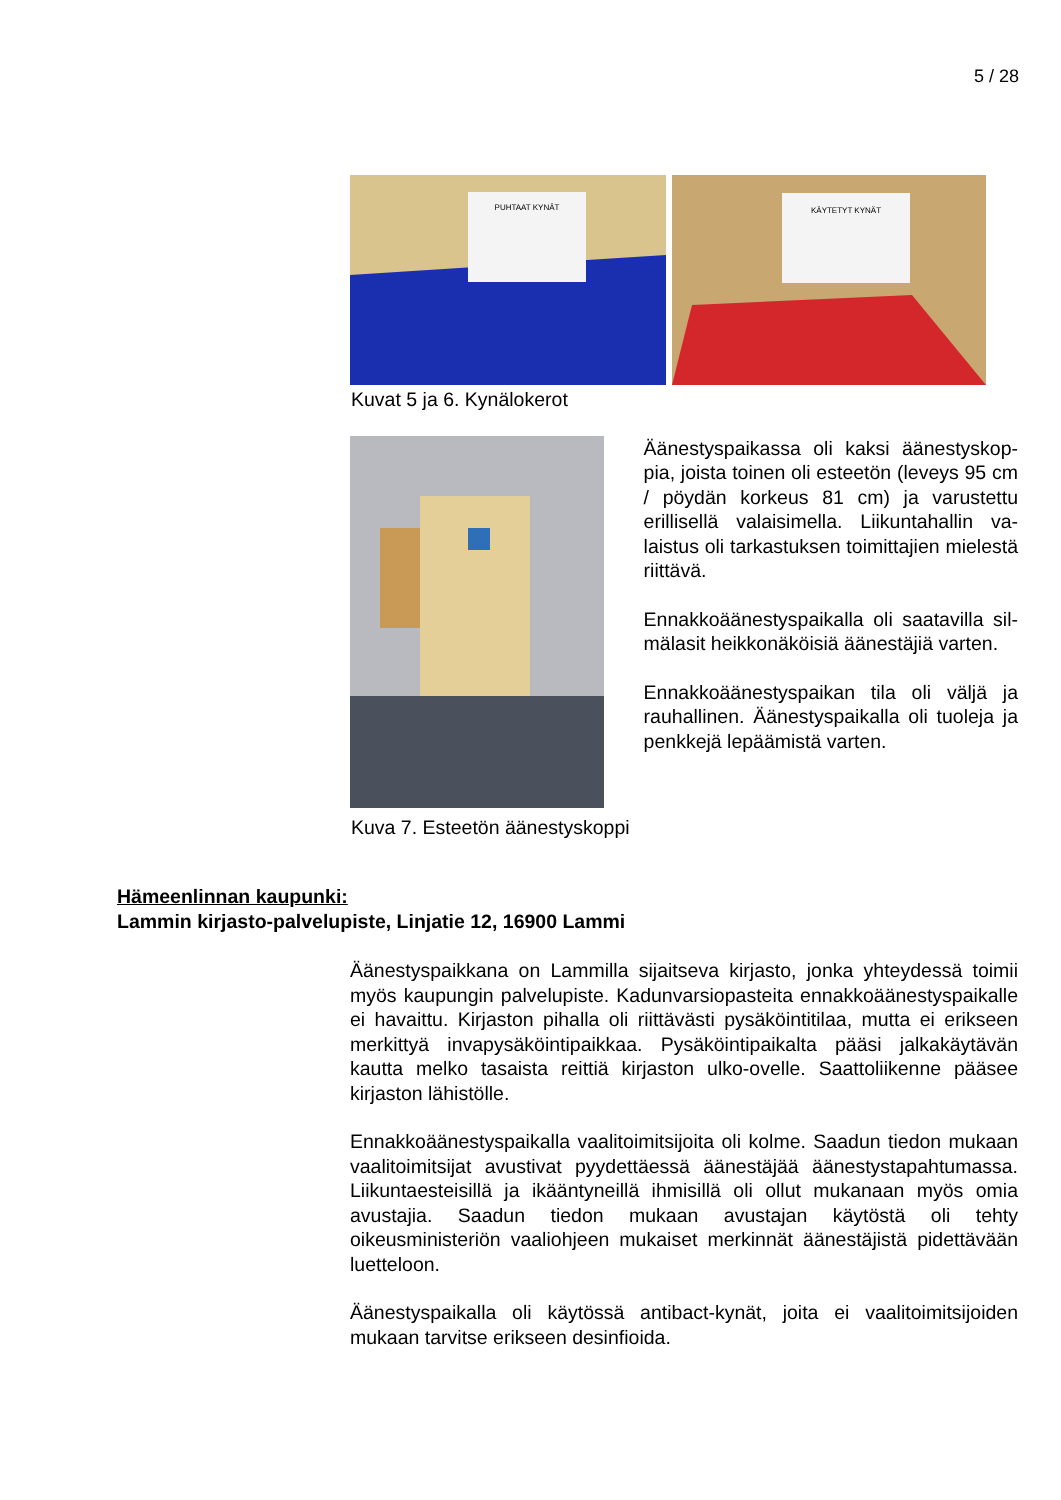5 / 28
PUHTAAT KYNÄT
KÄYTETYT KYNÄT
Kuvat 5 ja 6. Kynälokerot
Kuva 7. Esteetön äänestyskoppi Äänestyspaikassa oli kaksi äänestyskop­pia, joista toinen oli esteetön (leveys 95 cm / pöydän korkeus 81 cm) ja varustettu erillisellä valaisimella. Liikuntahallin va­laistus oli tarkastuksen toimittajien mie­lestä riittävä.
Ennakkoäänestyspaikalla oli saatavilla sil­mälasit heikkonäköisiä äänestäjiä varten.
Ennakkoäänestyspaikan tila oli väljä ja rauhallinen. Äänestyspaikalla oli tuoleja ja penkkejä lepäämistä varten.
Hämeenlinnan kaupunki:
Lammin kirjasto-palvelupiste, Linjatie 12, 16900 Lammi
Äänestyspaikkana on Lammilla sijaitseva kirjasto, jonka yhteydessä toimii myös kaupungin palvelupiste. Kadunvarsiopasteita ennakkoää­nestyspaikalle ei havaittu. Kirjaston pihalla oli riittävästi pysäköintitilaa, mutta ei erikseen merkittyä invapysäköintipaikkaa. Pysäköintipaikalta pääsi jalkakäytävän kautta melko tasaista reittiä kirjaston ulko-ovelle. Saattoliikenne pääsee kirjaston lähistölle.
Ennakkoäänestyspaikalla vaalitoimitsijoita oli kolme. Saadun tiedon mukaan vaalitoimitsijat avustivat pyydettäessä äänestäjää äänestysta­pahtumassa. Liikuntaesteisillä ja ikääntyneillä ihmisillä oli ollut muka­naan myös omia avustajia. Saadun tiedon mukaan avustajan käytöstä oli tehty oikeusministeriön vaaliohjeen mukaiset merkinnät äänestäjistä pidettävään luetteloon.
Äänestyspaikalla oli käytössä antibact-kynät, joita ei vaalitoimitsijoiden mukaan tarvitse erikseen desinfioida.